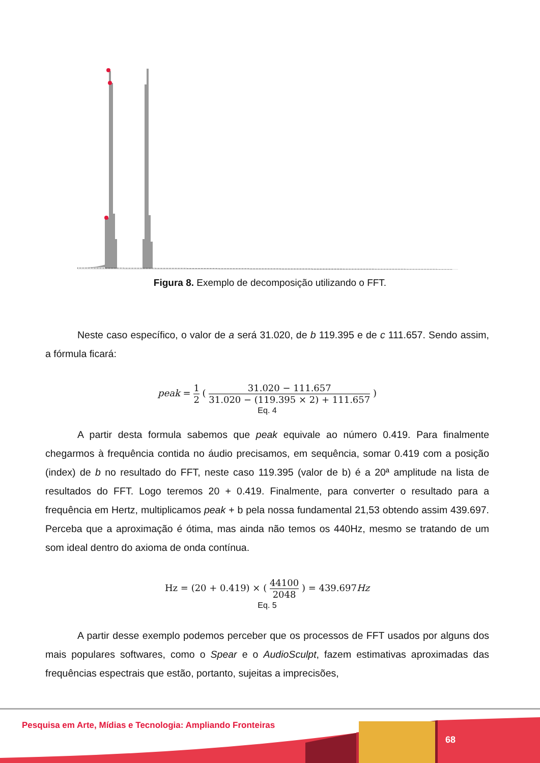Figura 8. Exemplo de decomposição utilizando o FFT.
Neste caso específico, o valor de a será 31.020, de b 119.395 e de c 111.657. Sendo assim, a fórmula ficará:
peak = 1 2 ( 31.020 − 111.657 31.020 − (119.395 × 2) + 111.657 )
Eq. 4
A partir desta formula sabemos que peak equivale ao número 0.419. Para finalmente chegarmos à frequência contida no áudio precisamos, em sequência, somar 0.419 com a posição (index) de b no resultado do FFT, neste caso 119.395 (valor de b) é a 20ª amplitude na lista de resultados do FFT. Logo teremos 20 + 0.419. Finalmente, para converter o resultado para a frequência em Hertz, multiplicamos peak + b pela nossa fundamental 21,53 obtendo assim 439.697. Perceba que a aproximação é ótima, mas ainda não temos os 440Hz, mesmo se tratando de um som ideal dentro do axioma de onda contínua.
Hz = (20 + 0.419) × ( 44100 2048 ) = 439.697Hz
Eq. 5
A partir desse exemplo podemos perceber que os processos de FFT usados por alguns dos mais populares softwares, como o Spear e o AudioSculpt, fazem estimativas aproximadas das frequências espectrais que estão, portanto, sujeitas a imprecisões,
Pesquisa em Arte, Mídias e Tecnologia: Ampliando Fronteiras
68